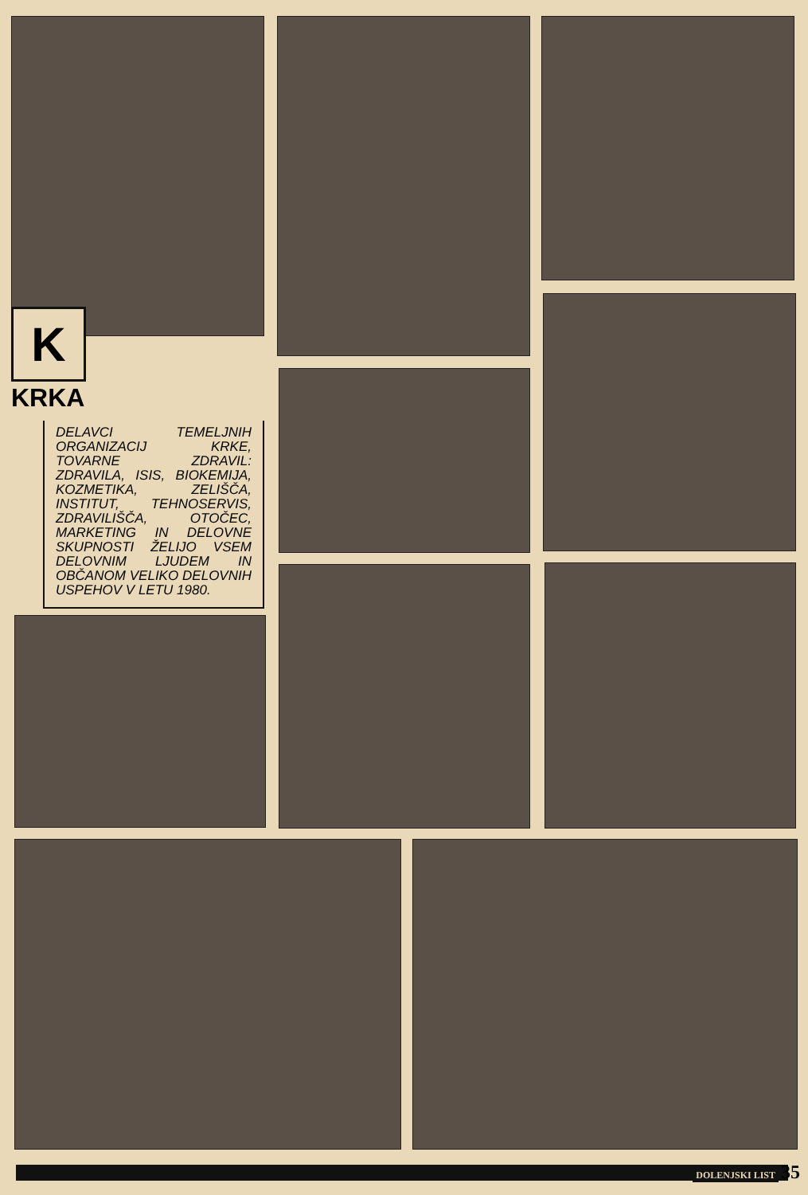K
KRKA
DELAVCI TEMELJNIH ORGANIZACIJ KRKE, TOVARNE ZDRAVIL: ZDRAVILA, ISIS, BIOKEMIJA, KOZMETIKA, ZELIŠČA, INSTITUT, TEHNOSERVIS, ZDRAVILIŠČA, OTOČEC, MARKETING IN DELOVNE SKUPNOSTI ŽELIJO VSEM DELOVNIM LJUDEM IN OBČANOM VELIKO DELOVNIH USPEHOV V LETU 1980.
DOLENJSKI LIST 35